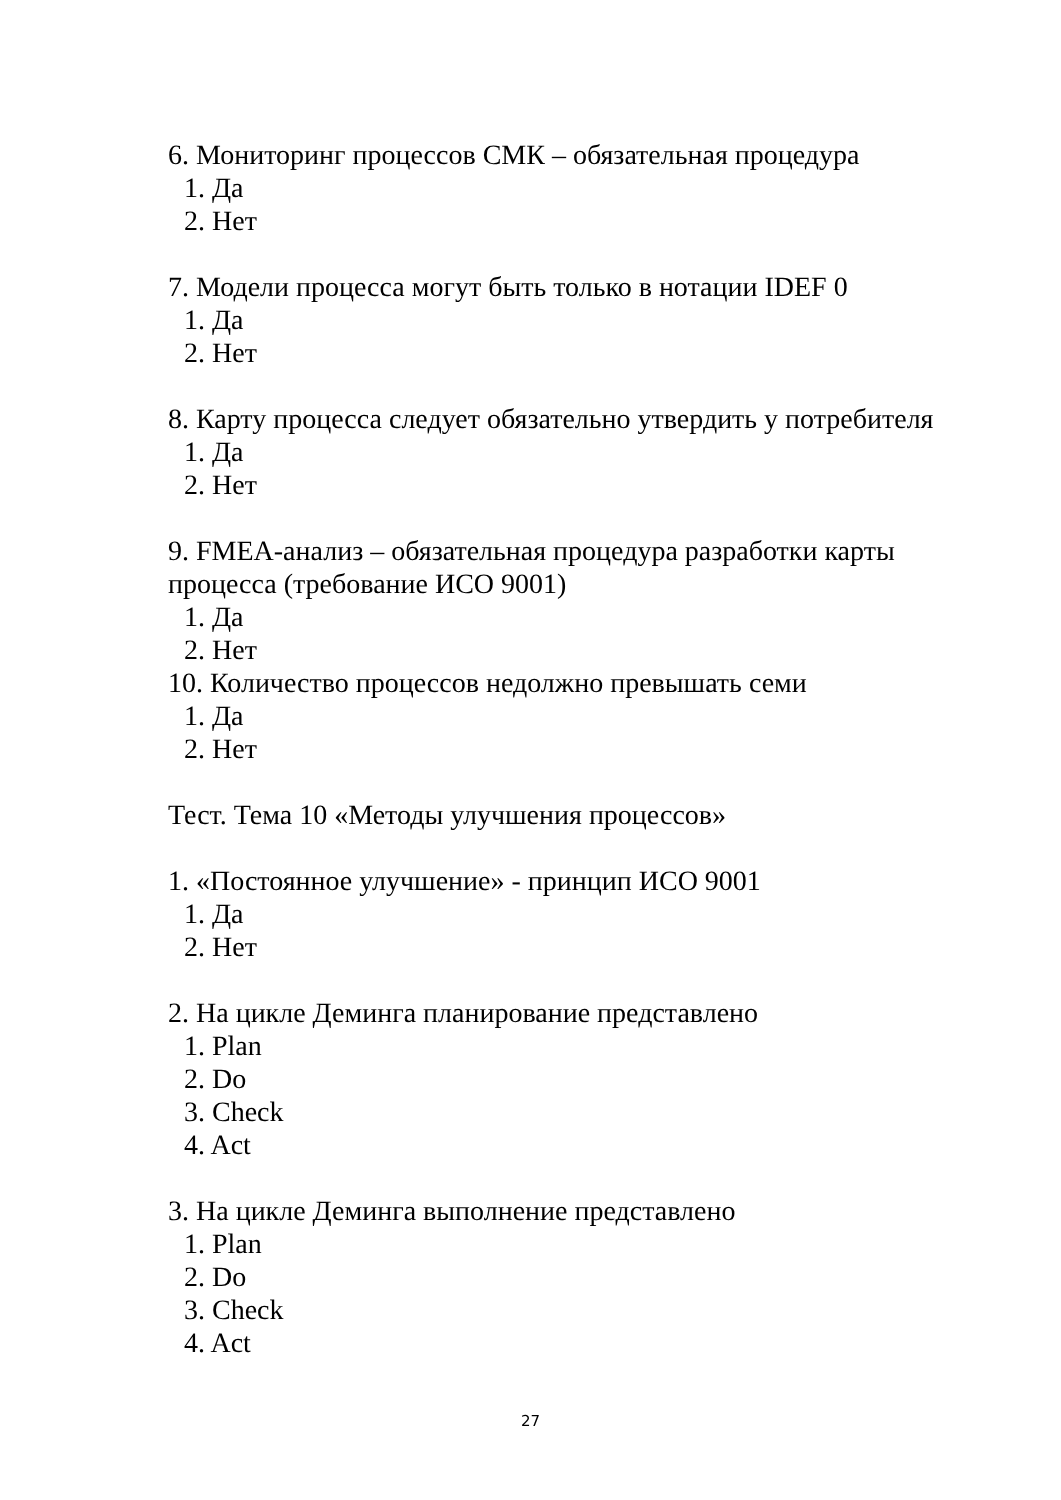6. Мониторинг процессов СМК – обязательная процедура
1. Да
2. Нет
7. Модели процесса могут быть только в нотации IDEF 0
1. Да
2. Нет
8. Карту процесса следует обязательно утвердить у потребителя
1. Да
2. Нет
9. FMEA-анализ – обязательная процедура разработки карты процесса (требование ИСО 9001)
1. Да
2. Нет
10. Количество процессов недолжно превышать семи
1. Да
2. Нет
Тест. Тема 10 «Методы улучшения процессов»
1. «Постоянное улучшение» - принцип ИСО 9001
1. Да
2. Нет
2. На цикле Деминга планирование представлено
1. Plan
2. Do
3. Check
4. Act
3. На цикле Деминга выполнение представлено
1. Plan
2. Do
3. Check
4. Act
27